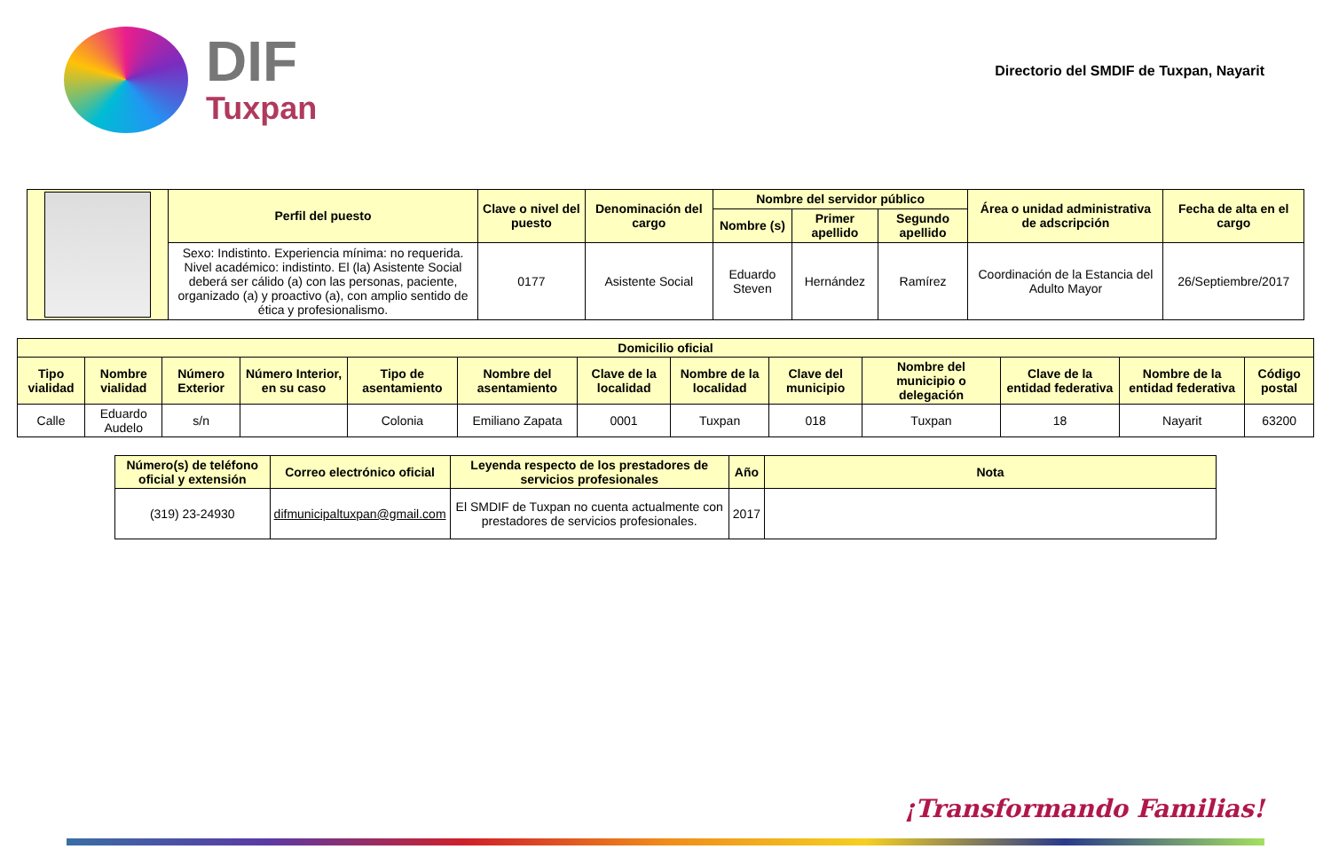DIF
Tuxpan
Directorio del SMDIF de Tuxpan, Nayarit
| | Perfil del puesto | Clave o nivel del puesto | Denominación del cargo | Nombre del servidor público | | | Área o unidad administrativa de adscripción | Fecha de alta en el cargo |
| --- | --- | --- | --- | --- | --- | --- | --- | --- |
| | | | | Nombre (s) | Primer apellido | Segundo apellido | | |
| | Sexo: Indistinto. Experiencia mínima: no requerida. Nivel académico: indistinto. El (la) Asistente Social deberá ser cálido (a) con las personas, paciente, organizado (a) y proactivo (a), con amplio sentido de ética y profesionalismo. | 0177 | Asistente Social | Eduardo Steven | Hernández | Ramírez | Coordinación de la Estancia del Adulto Mayor | 26/Septiembre/2017 |
| Domicilio oficial | | | | | | | | | | | | |
| --- | --- | --- | --- | --- | --- | --- | --- | --- | --- | --- | --- | --- |
| Tipo vialidad | Nombre vialidad | Número Exterior | Número Interior, en su caso | Tipo de asentamiento | Nombre del asentamiento | Clave de la localidad | Nombre de la localidad | Clave del municipio | Nombre del municipio o delegación | Clave de la entidad federativa | Nombre de la entidad federativa | Código postal |
| Calle | Eduardo Audelo | s/n | | Colonia | Emiliano Zapata | 0001 | Tuxpan | 018 | Tuxpan | 18 | Nayarit | 63200 |
| Número(s) de teléfono oficial y extensión | Correo electrónico oficial | Leyenda respecto de los prestadores de servicios profesionales | Año | Nota |
| --- | --- | --- | --- | --- |
| (319) 23-24930 | difmunicipaltuxpan@gmail.com | El SMDIF de Tuxpan no cuenta actualmente con prestadores de servicios profesionales. | 2017 | |
¡Transformando Familias!